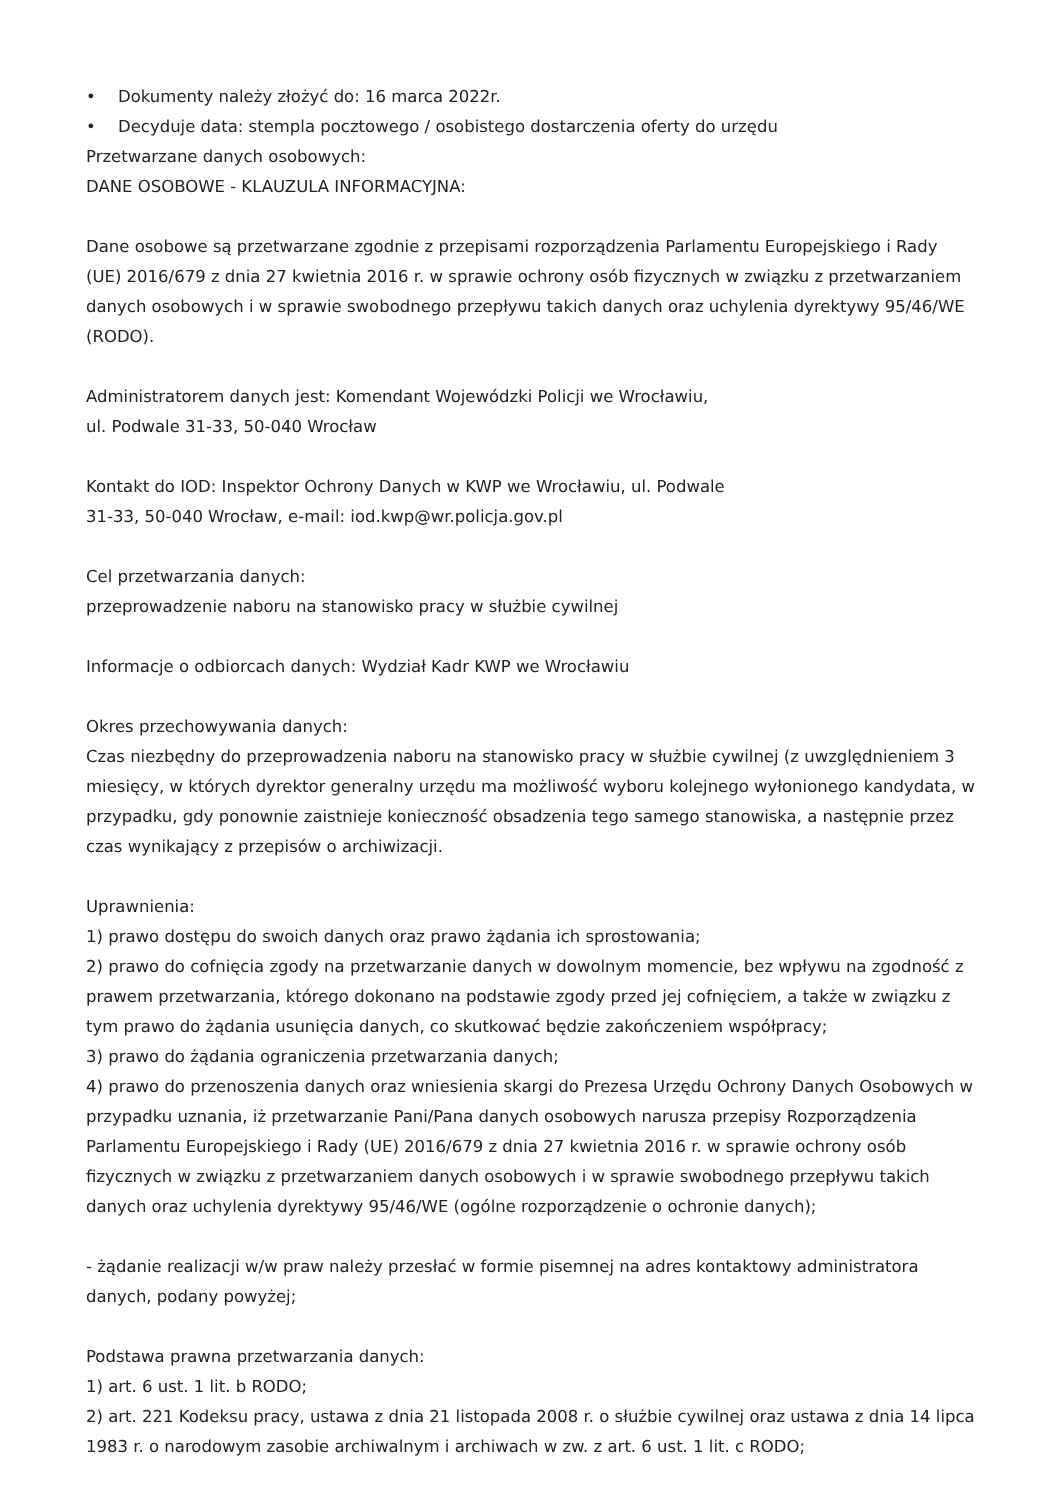• Dokumenty należy złożyć do: 16 marca 2022r.
• Decyduje data: stempla pocztowego / osobistego dostarczenia oferty do urzędu
Przetwarzane danych osobowych:
DANE OSOBOWE - KLAUZULA INFORMACYJNA:
Dane osobowe są przetwarzane zgodnie z przepisami rozporządzenia Parlamentu Europejskiego i Rady (UE) 2016/679 z dnia 27 kwietnia 2016 r. w sprawie ochrony osób fizycznych w związku z przetwarzaniem danych osobowych i w sprawie swobodnego przepływu takich danych oraz uchylenia dyrektywy 95/46/WE (RODO).
Administratorem danych jest: Komendant Wojewódzki Policji we Wrocławiu,
ul. Podwale 31-33, 50-040 Wrocław
Kontakt do IOD: Inspektor Ochrony Danych w KWP we Wrocławiu, ul. Podwale
31-33, 50-040 Wrocław, e-mail: iod.kwp@wr.policja.gov.pl
Cel przetwarzania danych:
przeprowadzenie naboru na stanowisko pracy w służbie cywilnej
Informacje o odbiorcach danych: Wydział Kadr KWP we Wrocławiu
Okres przechowywania danych:
Czas niezbędny do przeprowadzenia naboru na stanowisko pracy w służbie cywilnej (z uwzględnieniem 3 miesięcy, w których dyrektor generalny urzędu ma możliwość wyboru kolejnego wyłonionego kandydata, w przypadku, gdy ponownie zaistnieje konieczność obsadzenia tego samego stanowiska, a następnie przez czas wynikający z przepisów o archiwizacji.
Uprawnienia:
1) prawo dostępu do swoich danych oraz prawo żądania ich sprostowania;
2) prawo do cofnięcia zgody na przetwarzanie danych w dowolnym momencie, bez wpływu na zgodność z prawem przetwarzania, którego dokonano na podstawie zgody przed jej cofnięciem, a także w związku z tym prawo do żądania usunięcia danych, co skutkować będzie zakończeniem współpracy;
3) prawo do żądania ograniczenia przetwarzania danych;
4) prawo do przenoszenia danych oraz wniesienia skargi do Prezesa Urzędu Ochrony Danych Osobowych w przypadku uznania, iż przetwarzanie Pani/Pana danych osobowych narusza przepisy Rozporządzenia Parlamentu Europejskiego i Rady (UE) 2016/679 z dnia 27 kwietnia 2016 r. w sprawie ochrony osób fizycznych w związku z przetwarzaniem danych osobowych i w sprawie swobodnego przepływu takich danych oraz uchylenia dyrektywy 95/46/WE (ogólne rozporządzenie o ochronie danych);
- żądanie realizacji w/w praw należy przesłać w formie pisemnej na adres kontaktowy administratora danych, podany powyżej;
Podstawa prawna przetwarzania danych:
1) art. 6 ust. 1 lit. b RODO;
2) art. 221 Kodeksu pracy, ustawa z dnia 21 listopada 2008 r. o służbie cywilnej oraz ustawa z dnia 14 lipca 1983 r. o narodowym zasobie archiwalnym i archiwach w zw. z art. 6 ust. 1 lit. c RODO;